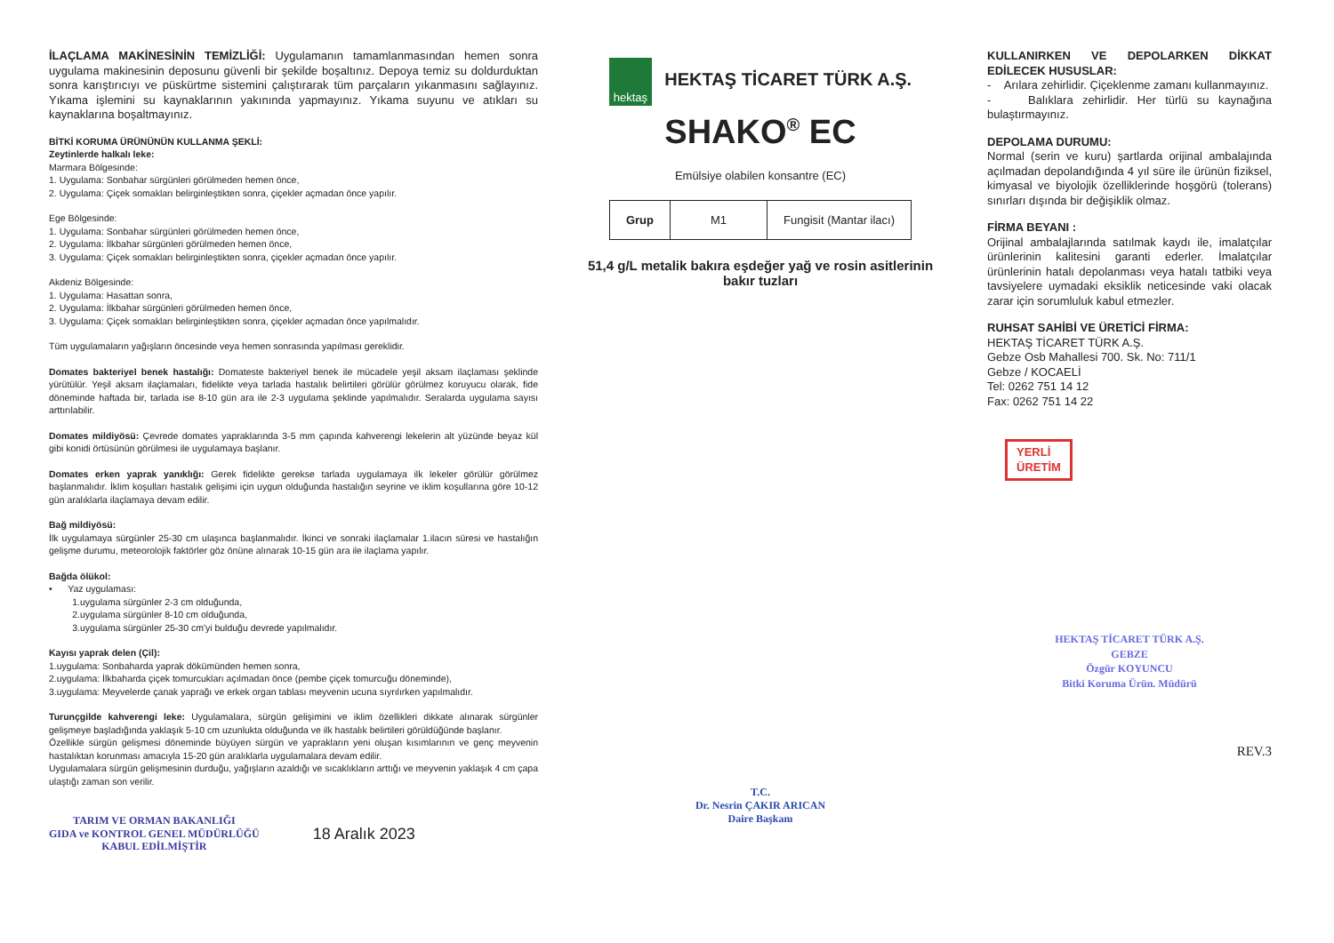İLAÇLAMA MAKİNESİNİN TEMİZLİĞİ: Uygulamanın tamamlanmasından hemen sonra uygulama makinesinin deposunu güvenli bir şekilde boşaltınız. Depoya temiz su doldurduktan sonra karıştırıcıyı ve püskürtme sistemini çalıştırarak tüm parçaların yıkanmasını sağlayınız. Yıkama işlemini su kaynaklarının yakınında yapmayınız. Yıkama suyunu ve atıkları su kaynaklarına boşaltmayınız.
BİTKİ KORUMA ÜRÜNÜNÜN KULLANMA ŞEKLİ:
Zeytinlerde halkalı leke:
Marmara Bölgesinde:
1. Uygulama: Sonbahar sürgünleri görülmeden hemen önce,
2. Uygulama: Çiçek somakları belirginleştikten sonra, çiçekler açmadan önce yapılır.
Ege Bölgesinde:
1. Uygulama: Sonbahar sürgünleri görülmeden hemen önce,
2. Uygulama: İlkbahar sürgünleri görülmeden hemen önce,
3. Uygulama: Çiçek somakları belirginleştikten sonra, çiçekler açmadan önce yapılır.
Akdeniz Bölgesinde:
1. Uygulama: Hasattan sonra,
2. Uygulama: İlkbahar sürgünleri görülmeden hemen önce,
3. Uygulama: Çiçek somakları belirginleştikten sonra, çiçekler açmadan önce yapılmalıdır.
Tüm uygulamaların yağışların öncesinde veya hemen sonrasında yapılması gereklidir.
Domates bakteriyel benek hastalığı: Domateste bakteriyel benek ile mücadele yeşil aksam ilaçlaması şeklinde yürütülür. Yeşil aksam ilaçlamaları, fidelikte veya tarlada hastalık belirtileri görülür görülmez koruyucu olarak, fide döneminde haftada bir, tarlada ise 8-10 gün ara ile 2-3 uygulama şeklinde yapılmalıdır. Seralarda uygulama sayısı arttırılabilir.
Domates mildiyösü: Çevrede domates yapraklarında 3-5 mm çapında kahverengi lekelerin alt yüzünde beyaz kül gibi konidi örtüsünün görülmesi ile uygulamaya başlanır.
Domates erken yaprak yanıklığı: Gerek fidelikte gerekse tarlada uygulamaya ilk lekeler görülür görülmez başlanmalıdır. İklim koşulları hastalık gelişimi için uygun olduğunda hastalığın seyrine ve iklim koşullarına göre 10-12 gün aralıklarla ilaçlamaya devam edilir.
Bağ mildiyösü:
İlk uygulamaya sürgünler 25-30 cm ulaşınca başlanmalıdır. İkinci ve sonraki ilaçlamalar 1.ilacın süresi ve hastalığın gelişme durumu, meteorolojik faktörler göz önüne alınarak 10-15 gün ara ile ilaçlama yapılır.
Bağda ölükol:
• Yaz uygulaması:
1.uygulama sürgünler 2-3 cm olduğunda,
2.uygulama sürgünler 8-10 cm olduğunda,
3.uygulama sürgünler 25-30 cm'yi bulduğu devrede yapılmalıdır.
Kayısı yaprak delen (Çil):
1.uygulama: Sonbaharda yaprak dökümünden hemen sonra,
2.uygulama: İlkbaharda çiçek tomurcukları açılmadan önce (pembe çiçek tomurcuğu döneminde),
3.uygulama: Meyvelerde çanak yaprağı ve erkek organ tablası meyvenin ucuna sıyrılırken yapılmalıdır.
Turunçgilde kahverengi leke: Uygulamalara, sürgün gelişimini ve iklim özellikleri dikkate alınarak sürgünler gelişmeye başladığında yaklaşık 5-10 cm uzunlukta olduğunda ve ilk hastalık belirtileri görüldüğünde başlanır.
Özellikle sürgün gelişmesi döneminde büyüyen sürgün ve yaprakların yeni oluşan kısımlarının ve genç meyvenin hastalıktan korunması amacıyla 15-20 gün aralıklarla uygulamalara devam edilir.
Uygulamalara sürgün gelişmesinin durduğu, yağışların azaldığı ve sıcaklıkların arttığı ve meyvenin yaklaşık 4 cm çapa ulaştığı zaman son verilir.
TARIM VE ORMAN BAKANLIĞI
GIDA ve KONTROL GENEL MÜDÜRLÜĞÜ
KABUL EDİLMİŞTİR
18 Aralık 2023
hektaş HEKTAŞ TİCARET TÜRK A.Ş.
SHAKO<sup>®</sup> EC
Emülsiye olabilen konsantre (EC)
| Grup | M1 | Fungisit (Mantar ilacı) |
51,4 g/L metalik bakıra eşdeğer yağ ve rosin asitlerinin bakır tuzları
T.C.
Dr. Nesrin ÇAKIR ARICAN
Daire Başkanı
KULLANIRKEN VE DEPOLARKEN DİKKAT EDİLECEK HUSUSLAR:
- Arılara zehirlidir. Çiçeklenme zamanı kullanmayınız.
- Balıklara zehirlidir. Her türlü su kaynağına bulaştırmayınız.
DEPOLAMA DURUMU:
Normal (serin ve kuru) şartlarda orijinal ambalajında açılmadan depolandığında 4 yıl süre ile ürünün fiziksel, kimyasal ve biyolojik özelliklerinde hoşgörü (tolerans) sınırları dışında bir değişiklik olmaz.
FİRMA BEYANI :
Orijinal ambalajlarında satılmak kaydı ile, imalatçılar ürünlerinin kalitesini garanti ederler. İmalatçılar ürünlerinin hatalı depolanması veya hatalı tatbiki veya tavsiyelere uymadaki eksiklik neticesinde vaki olacak zarar için sorumluluk kabul etmezler.
RUHSAT SAHİBİ VE ÜRETİCİ FİRMA:
HEKTAŞ TİCARET TÜRK A.Ş.
Gebze Osb Mahallesi 700. Sk. No: 711/1
Gebze / KOCAELİ
Tel: 0262 751 14 12
Fax: 0262 751 14 22
YERLİ
ÜRETİM
HEKTAŞ TİCARET TÜRK A.Ş.
GEBZE
Özgür KOYUNCU
Bitki Koruma Ürün. Müdürü
REV.3